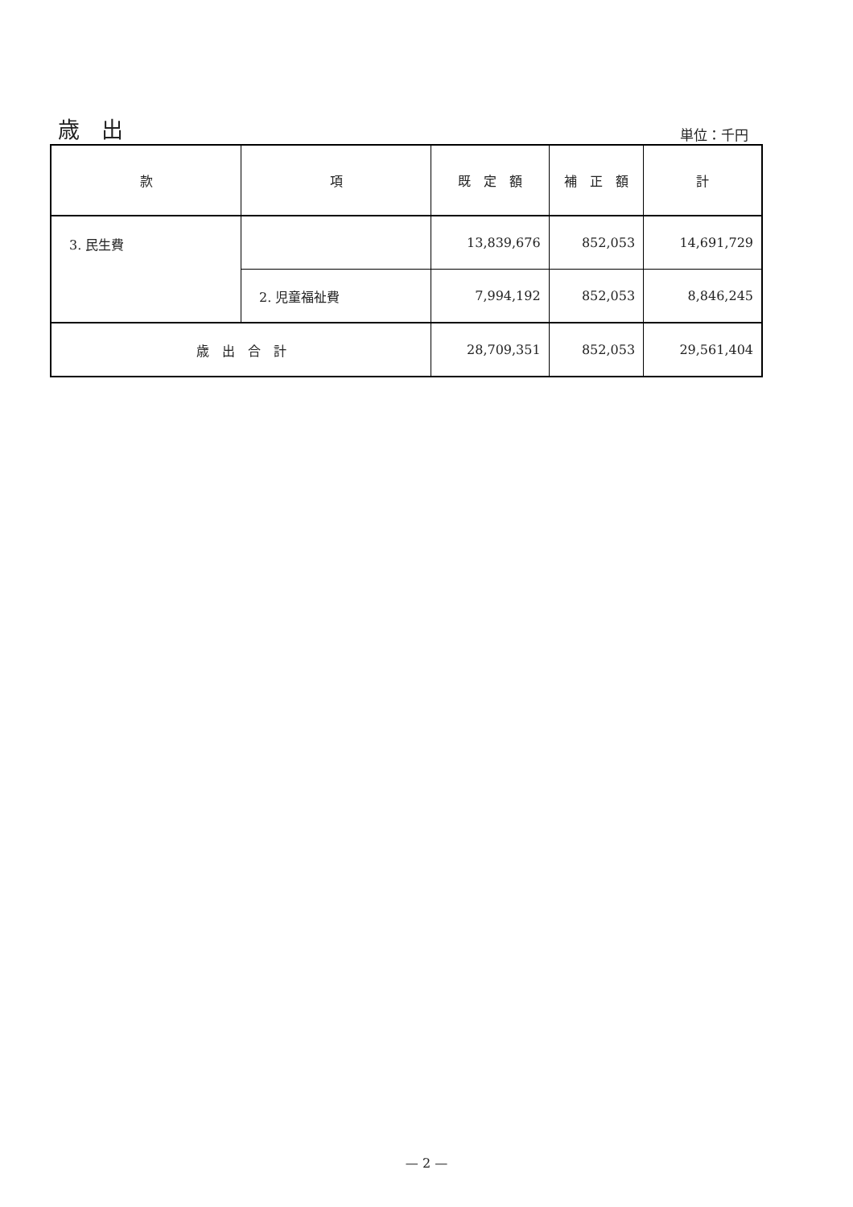歳　出
単位：千円
| 款 | 項 | 既 定 額 | 補 正 額 | 計 |
| --- | --- | --- | --- | --- |
| 3. 民生費 | | 13,839,676 | 852,053 | 14,691,729 |
| | 2. 児童福祉費 | 7,994,192 | 852,053 | 8,846,245 |
| 歳 出 合 計 | | 28,709,351 | 852,053 | 29,561,404 |
— 2 —